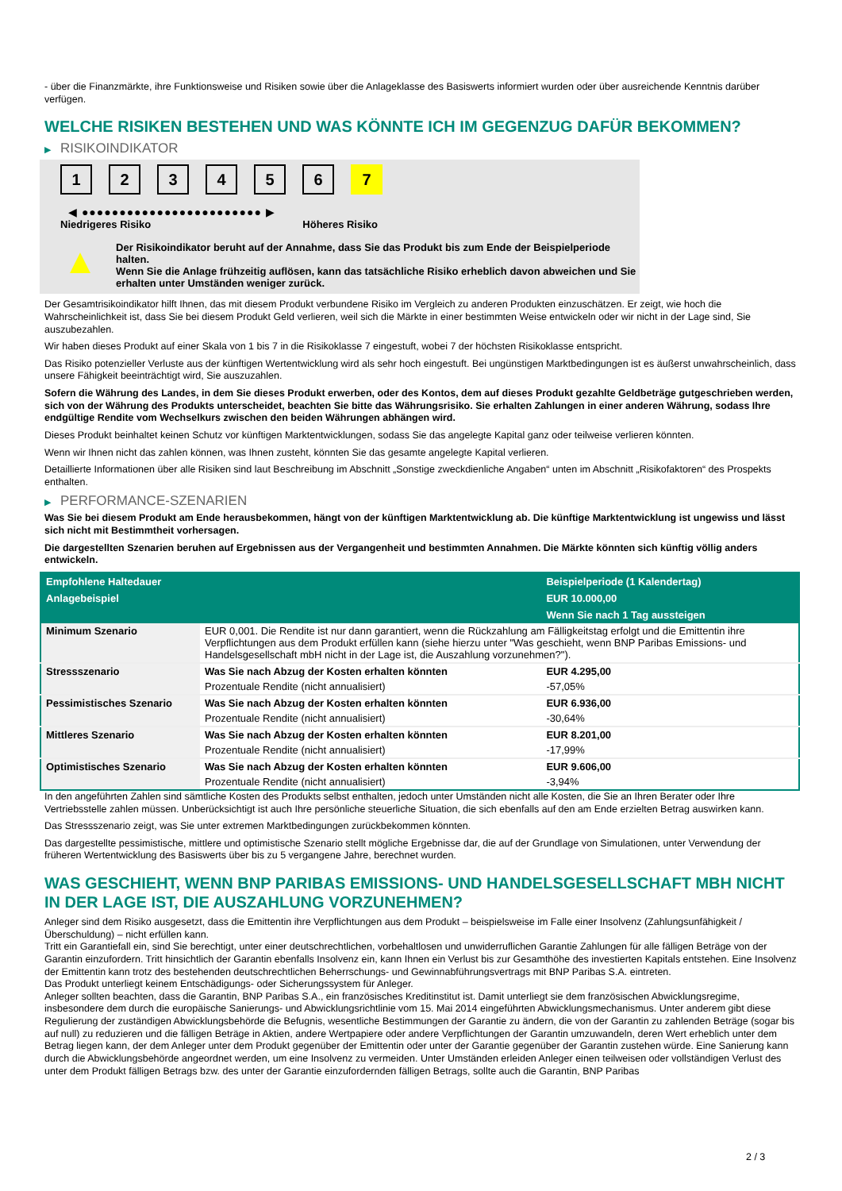- über die Finanzmärkte, ihre Funktionsweise und Risiken sowie über die Anlageklasse des Basiswerts informiert wurden oder über ausreichende Kenntnis darüber verfügen.
WELCHE RISIKEN BESTEHEN UND WAS KÖNNTE ICH IM GEGENZUG DAFÜR BEKOMMEN?
▶ RISIKOINDIKATOR
1 2 3 4 5 6 7
◀ ●●●●●●●●●●●●●●●●●●●●●●●● ▶
Niedrigeres Risiko Höheres Risiko
▲
Der Risikoindikator beruht auf der Annahme, dass Sie das Produkt bis zum Ende der Beispielperiode halten.
Wenn Sie die Anlage frühzeitig auflösen, kann das tatsächliche Risiko erheblich davon abweichen und Sie erhalten unter Umständen weniger zurück.
Der Gesamtrisikoindikator hilft Ihnen, das mit diesem Produkt verbundene Risiko im Vergleich zu anderen Produkten einzuschätzen. Er zeigt, wie hoch die Wahrscheinlichkeit ist, dass Sie bei diesem Produkt Geld verlieren, weil sich die Märkte in einer bestimmten Weise entwickeln oder wir nicht in der Lage sind, Sie auszubezahlen.
Wir haben dieses Produkt auf einer Skala von 1 bis 7 in die Risikoklasse 7 eingestuft, wobei 7 der höchsten Risikoklasse entspricht.
Das Risiko potenzieller Verluste aus der künftigen Wertentwicklung wird als sehr hoch eingestuft. Bei ungünstigen Marktbedingungen ist es äußerst unwahrscheinlich, dass unsere Fähigkeit beeinträchtigt wird, Sie auszuzahlen.
Sofern die Währung des Landes, in dem Sie dieses Produkt erwerben, oder des Kontos, dem auf dieses Produkt gezahlte Geldbeträge gutgeschrieben werden, sich von der Währung des Produkts unterscheidet, beachten Sie bitte das Währungsrisiko. Sie erhalten Zahlungen in einer anderen Währung, sodass Ihre endgültige Rendite vom Wechselkurs zwischen den beiden Währungen abhängen wird.
Dieses Produkt beinhaltet keinen Schutz vor künftigen Marktentwicklungen, sodass Sie das angelegte Kapital ganz oder teilweise verlieren könnten.
Wenn wir Ihnen nicht das zahlen können, was Ihnen zusteht, könnten Sie das gesamte angelegte Kapital verlieren.
Detaillierte Informationen über alle Risiken sind laut Beschreibung im Abschnitt „Sonstige zweckdienliche Angaben“ unten im Abschnitt „Risikofaktoren“ des Prospekts enthalten.
▶ PERFORMANCE-SZENARIEN
Was Sie bei diesem Produkt am Ende herausbekommen, hängt von der künftigen Marktentwicklung ab. Die künftige Marktentwicklung ist ungewiss und lässt sich nicht mit Bestimmtheit vorhersagen.
Die dargestellten Szenarien beruhen auf Ergebnissen aus der Vergangenheit und bestimmten Annahmen. Die Märkte könnten sich künftig völlig anders entwickeln.
| Empfohlene Haltedauer | | Beispielperiode (1 Kalendertag) |
| --- | --- | --- |
| Anlagebeispiel | | EUR 10.000,00 |
| | | Wenn Sie nach 1 Tag aussteigen |
| Minimum Szenario | EUR 0,001. Die Rendite ist nur dann garantiert, wenn die Rückzahlung am Fälligkeitstag erfolgt und die Emittentin ihre Verpflichtungen aus dem Produkt erfüllen kann (siehe hierzu unter "Was geschieht, wenn BNP Paribas Emissions- und Handelsgesellschaft mbH nicht in der Lage ist, die Auszahlung vorzunehmen?"). | |
| Stressszenario | Was Sie nach Abzug der Kosten erhalten könnten | EUR 4.295,00 |
| | Prozentuale Rendite (nicht annualisiert) | -57,05% |
| Pessimistisches Szenario | Was Sie nach Abzug der Kosten erhalten könnten | EUR 6.936,00 |
| | Prozentuale Rendite (nicht annualisiert) | -30,64% |
| Mittleres Szenario | Was Sie nach Abzug der Kosten erhalten könnten | EUR 8.201,00 |
| | Prozentuale Rendite (nicht annualisiert) | -17,99% |
| Optimistisches Szenario | Was Sie nach Abzug der Kosten erhalten könnten | EUR 9.606,00 |
| | Prozentuale Rendite (nicht annualisiert) | -3,94% |
In den angeführten Zahlen sind sämtliche Kosten des Produkts selbst enthalten, jedoch unter Umständen nicht alle Kosten, die Sie an Ihren Berater oder Ihre Vertriebsstelle zahlen müssen. Unberücksichtigt ist auch Ihre persönliche steuerliche Situation, die sich ebenfalls auf den am Ende erzielten Betrag auswirken kann.
Das Stressszenario zeigt, was Sie unter extremen Marktbedingungen zurückbekommen könnten.
Das dargestellte pessimistische, mittlere und optimistische Szenario stellt mögliche Ergebnisse dar, die auf der Grundlage von Simulationen, unter Verwendung der früheren Wertentwicklung des Basiswerts über bis zu 5 vergangene Jahre, berechnet wurden.
WAS GESCHIEHT, WENN BNP PARIBAS EMISSIONS- UND HANDELSGESELLSCHAFT MBH NICHT IN DER LAGE IST, DIE AUSZAHLUNG VORZUNEHMEN?
Anleger sind dem Risiko ausgesetzt, dass die Emittentin ihre Verpflichtungen aus dem Produkt – beispielsweise im Falle einer Insolvenz (Zahlungsunfähigkeit / Überschuldung) – nicht erfüllen kann.
Tritt ein Garantiefall ein, sind Sie berechtigt, unter einer deutschrechtlichen, vorbehaltlosen und unwiderruflichen Garantie Zahlungen für alle fälligen Beträge von der Garantin einzufordern. Tritt hinsichtlich der Garantin ebenfalls Insolvenz ein, kann Ihnen ein Verlust bis zur Gesamthöhe des investierten Kapitals entstehen. Eine Insolvenz der Emittentin kann trotz des bestehenden deutschrechtlichen Beherrschungs- und Gewinnabführungsvertrags mit BNP Paribas S.A. eintreten.
Das Produkt unterliegt keinem Entschädigungs- oder Sicherungssystem für Anleger.
Anleger sollten beachten, dass die Garantin, BNP Paribas S.A., ein französisches Kreditinstitut ist. Damit unterliegt sie dem französischen Abwicklungsregime, insbesondere dem durch die europäische Sanierungs- und Abwicklungsrichtlinie vom 15. Mai 2014 eingeführten Abwicklungsmechanismus. Unter anderem gibt diese Regulierung der zuständigen Abwicklungsbehörde die Befugnis, wesentliche Bestimmungen der Garantie zu ändern, die von der Garantin zu zahlenden Beträge (sogar bis auf null) zu reduzieren und die fälligen Beträge in Aktien, andere Wertpapiere oder andere Verpflichtungen der Garantin umzuwandeln, deren Wert erheblich unter dem Betrag liegen kann, der dem Anleger unter dem Produkt gegenüber der Emittentin oder unter der Garantie gegenüber der Garantin zustehen würde. Eine Sanierung kann durch die Abwicklungsbehörde angeordnet werden, um eine Insolvenz zu vermeiden. Unter Umständen erleiden Anleger einen teilweisen oder vollständigen Verlust des unter dem Produkt fälligen Betrags bzw. des unter der Garantie einzufordernden fälligen Betrags, sollte auch die Garantin, BNP Paribas
2 / 3